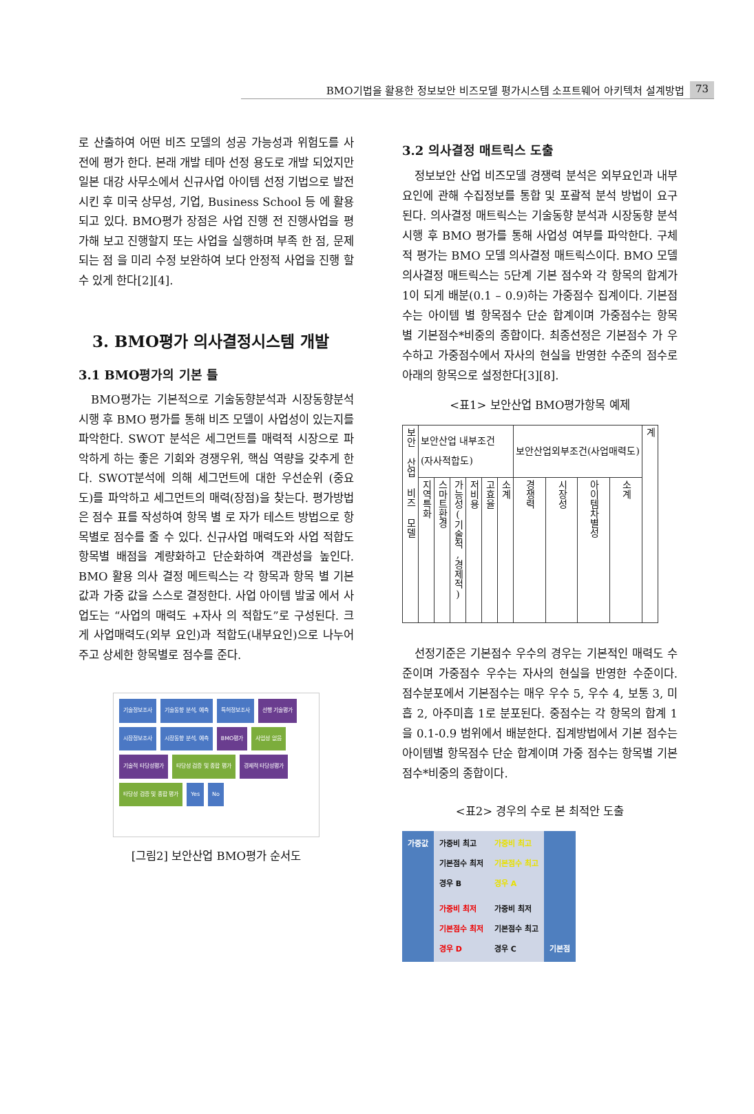BMO기법을 활용한 정보보안 비즈모델 평가시스템 소프트웨어 아키텍처 설계방법 73
로 산출하여 어떤 비즈 모델의 성공 가능성과 위험도를 사전에 평가 한다. 본래 개발 테마 선정 용도로 개발 되었지만 일본 대강 사무소에서 신규사업 아이템 선정 기법으로 발전시킨 후 미국 상무성, 기업, Business School 등 에 활용되고 있다. BMO평가 장점은 사업 진행 전 진행사업을 평가해 보고 진행할지 또는 사업을 실행하며 부족 한 점, 문제되는 점 을 미리 수정 보완하여 보다 안정적 사업을 진행 할 수 있게 한다[2][4].
3. BMO평가 의사결정시스템 개발
3.1 BMO평가의 기본 틀
BMO평가는 기본적으로 기술동향분석과 시장동향분석 시행 후 BMO 평가를 통해 비즈 모델이 사업성이 있는지를 파악한다. SWOT 분석은 세그먼트를 매력적 시장으로 파악하게 하는 좋은 기회와 경쟁우위, 핵심 역량을 갖추게 한다. SWOT분석에 의해 세그먼트에 대한 우선순위 (중요도)를 파악하고 세그먼트의 매력(장점)을 찾는다. 평가방법은 점수 표를 작성하여 항목 별 로 자가 테스트 방법으로 항목별로 점수를 줄 수 있다. 신규사업 매력도와 사업 적합도 항목별 배점을 계량화하고 단순화하여 객관성을 높인다. BMO 활용 의사 결정 메트릭스는 각 항목과 항목 별 기본 값과 가중 값을 스스로 결정한다. 사업 아이템 발굴 에서 사업도는 “사업의 매력도 +자사 의 적합도”로 구성된다. 크게 사업매력도(외부 요인)과 적합도(내부요인)으로 나누어 주고 상세한 항목별로 점수를 준다.
기술정보조사 기술동향 분석, 예측 특허정보조사 선행 기술평가 시장정보조사 시장동향 분석, 예측 BMO평가 사업성 없음 기술적 타당성평가 타당성 검증 및 종합 평가 경제적 타당성평가 타당성 검증 및 종합 평가 Yes No
[그림2] 보안산업 BMO평가 순서도
3.2 의사결정 매트릭스 도출
정보보안 산업 비즈모델 경쟁력 분석은 외부요인과 내부 요인에 관해 수집정보를 통합 및 포괄적 분석 방법이 요구된다. 의사결정 매트릭스는 기술동향 분석과 시장동향 분석 시행 후 BMO 평가를 통해 사업성 여부를 파악한다. 구체적 평가는 BMO 모델 의사결정 매트릭스이다. BMO 모델 의사결정 매트릭스는 5단계 기본 점수와 각 항목의 합계가 1이 되게 배분(0.1 – 0.9)하는 가중점수 집계이다. 기본점수는 아이템 별 항목점수 단순 합계이며 가중점수는 항목 별 기본점수*비중의 종합이다. 최종선정은 기본점수 가 우수하고 가중점수에서 자사의 현실을 반영한 수준의 점수로 아래의 항목으로 설정한다[3][8].
<표1> 보안산업 BMO평가항목 예제
| 보안 산업 비즈 모델 | 보안산업 내부조건 (자사적합도) | | | | | | 보안산업외부조건(사업매력도) | | | | 계 |
| | 지역특화 | 스마트환경 | 가능성(기술적,경제적) | 저비용 | 고효율 | 소계 | 경쟁력 | 시장성 | 아이템차별성 | 소계 | |
선정기준은 기본점수 우수의 경우는 기본적인 매력도 수준이며 가중점수 우수는 자사의 현실을 반영한 수준이다. 점수분포에서 기본점수는 매우 우수 5, 우수 4, 보통 3, 미흡 2, 아주미흡 1로 분포된다. 중점수는 각 항목의 합계 1을 0.1-0.9 범위에서 배분한다. 집계방법에서 기본 점수는 아이템별 항목점수 단순 합계이며 가중 점수는 항목별 기본점수*비중의 종합이다.
<표2> 경우의 수로 본 최적안 도출
| 가중값 | 가중비 최고 기본점수 최저 경우 B | 가중비 최고 기본점수 최고 경우 A | |
| | 가중비 최저 기본점수 최저 경우 D | 가중비 최저 기본점수 최고 경우 C | 기본점 |